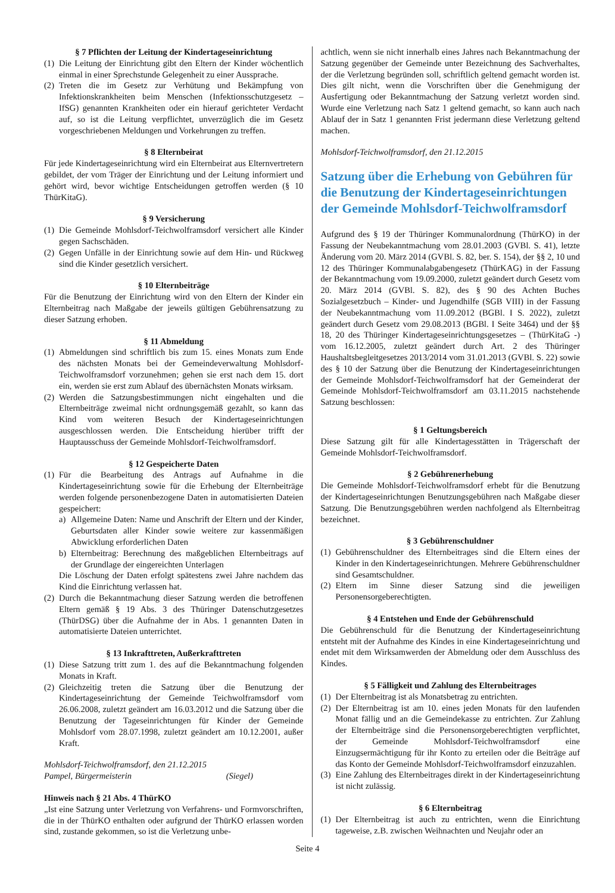§ 7 Pflichten der Leitung der Kindertageseinrichtung
(1) Die Leitung der Einrichtung gibt den Eltern der Kinder wöchentlich einmal in einer Sprechstunde Gelegenheit zu einer Aussprache.
(2) Treten die im Gesetz zur Verhütung und Bekämpfung von Infektionskrankheiten beim Menschen (Infektionsschutzgesetz – IfSG) genannten Krankheiten oder ein hierauf gerichteter Verdacht auf, so ist die Leitung verpflichtet, unverzüglich die im Gesetz vorgeschriebenen Meldungen und Vorkehrungen zu treffen.
§ 8 Elternbeirat
Für jede Kindertageseinrichtung wird ein Elternbeirat aus Elternvertretern gebildet, der vom Träger der Einrichtung und der Leitung informiert und gehört wird, bevor wichtige Entscheidungen getroffen werden (§ 10 ThürKitaG).
§ 9 Versicherung
(1) Die Gemeinde Mohlsdorf-Teichwolframsdorf versichert alle Kinder gegen Sachschäden.
(2) Gegen Unfälle in der Einrichtung sowie auf dem Hin- und Rückweg sind die Kinder gesetzlich versichert.
§ 10 Elternbeiträge
Für die Benutzung der Einrichtung wird von den Eltern der Kinder ein Elternbeitrag nach Maßgabe der jeweils gültigen Gebührensatzung zu dieser Satzung erhoben.
§ 11 Abmeldung
(1) Abmeldungen sind schriftlich bis zum 15. eines Monats zum Ende des nächsten Monats bei der Gemeindeverwaltung Mohlsdorf-Teichwolframsdorf vorzunehmen; gehen sie erst nach dem 15. dort ein, werden sie erst zum Ablauf des übernächsten Monats wirksam.
(2) Werden die Satzungsbestimmungen nicht eingehalten und die Elternbeiträge zweimal nicht ordnungsgemäß gezahlt, so kann das Kind vom weiteren Besuch der Kindertageseinrichtungen ausgeschlossen werden. Die Entscheidung hierüber trifft der Hauptausschuss der Gemeinde Mohlsdorf-Teichwolframsdorf.
§ 12 Gespeicherte Daten
(1) Für die Bearbeitung des Antrags auf Aufnahme in die Kindertageseinrichtung sowie für die Erhebung der Elternbeiträge werden folgende personenbezogene Daten in automatisierten Dateien gespeichert:
a) Allgemeine Daten: Name und Anschrift der Eltern und der Kinder, Geburtsdaten aller Kinder sowie weitere zur kassenmäßigen Abwicklung erforderlichen Daten
b) Elternbeitrag: Berechnung des maßgeblichen Elternbeitrags auf der Grundlage der eingereichten Unterlagen
Die Löschung der Daten erfolgt spätestens zwei Jahre nachdem das Kind die Einrichtung verlassen hat.
(2) Durch die Bekanntmachung dieser Satzung werden die betroffenen Eltern gemäß § 19 Abs. 3 des Thüringer Datenschutzgesetzes (ThürDSG) über die Aufnahme der in Abs. 1 genannten Daten in automatisierte Dateien unterrichtet.
§ 13 Inkrafttreten, Außerkrafttreten
(1) Diese Satzung tritt zum 1. des auf die Bekanntmachung folgenden Monats in Kraft.
(2) Gleichzeitig treten die Satzung über die Benutzung der Kindertageseinrichtung der Gemeinde Teichwolframsdorf vom 26.06.2008, zuletzt geändert am 16.03.2012 und die Satzung über die Benutzung der Tageseinrichtungen für Kinder der Gemeinde Mohlsdorf vom 28.07.1998, zuletzt geändert am 10.12.2001, außer Kraft.
Mohlsdorf-Teichwolframsdorf, den 21.12.2015
Pampel, Bürgermeisterin (Siegel)
Hinweis nach § 21 Abs. 4 ThürKO
„Ist eine Satzung unter Verletzung von Verfahrens- und Formvorschriften, die in der ThürKO enthalten oder aufgrund der ThürKO erlassen worden sind, zustande gekommen, so ist die Verletzung unbe-
achtlich, wenn sie nicht innerhalb eines Jahres nach Bekanntmachung der Satzung gegenüber der Gemeinde unter Bezeichnung des Sachverhaltes, der die Verletzung begründen soll, schriftlich geltend gemacht worden ist. Dies gilt nicht, wenn die Vorschriften über die Genehmigung der Ausfertigung oder Bekanntmachung der Satzung verletzt worden sind. Wurde eine Verletzung nach Satz 1 geltend gemacht, so kann auch nach Ablauf der in Satz 1 genannten Frist jedermann diese Verletzung geltend machen.
Mohlsdorf-Teichwolframsdorf, den 21.12.2015
Satzung über die Erhebung von Gebühren für die Benutzung der Kindertageseinrichtungen der Gemeinde Mohlsdorf-Teichwolframsdorf
Aufgrund des § 19 der Thüringer Kommunalordnung (ThürKO) in der Fassung der Neubekanntmachung vom 28.01.2003 (GVBl. S. 41), letzte Änderung vom 20. März 2014 (GVBl. S. 82, ber. S. 154), der §§ 2, 10 und 12 des Thüringer Kommunalabgabengesetz (ThürKAG) in der Fassung der Bekanntmachung vom 19.09.2000, zuletzt geändert durch Gesetz vom 20. März 2014 (GVBl. S. 82), des § 90 des Achten Buches Sozialgesetzbuch – Kinder- und Jugendhilfe (SGB VIII) in der Fassung der Neubekanntmachung vom 11.09.2012 (BGBl. I S. 2022), zuletzt geändert durch Gesetz vom 29.08.2013 (BGBl. I Seite 3464) und der §§ 18, 20 des Thüringer Kindertageseinrichtungsgesetzes – (ThürKitaG -) vom 16.12.2005, zuletzt geändert durch Art. 2 des Thüringer Haushaltsbegleitgesetzes 2013/2014 vom 31.01.2013 (GVBl. S. 22) sowie des § 10 der Satzung über die Benutzung der Kindertageseinrichtungen der Gemeinde Mohlsdorf-Teichwolframsdorf hat der Gemeinderat der Gemeinde Mohlsdorf-Teichwolframsdorf am 03.11.2015 nachstehende Satzung beschlossen:
§ 1 Geltungsbereich
Diese Satzung gilt für alle Kindertagesstätten in Trägerschaft der Gemeinde Mohlsdorf-Teichwolframsdorf.
§ 2 Gebührenerhebung
Die Gemeinde Mohlsdorf-Teichwolframsdorf erhebt für die Benutzung der Kindertageseinrichtungen Benutzungsgebühren nach Maßgabe dieser Satzung. Die Benutzungsgebühren werden nachfolgend als Elternbeitrag bezeichnet.
§ 3 Gebührenschuldner
(1) Gebührenschuldner des Elternbeitrages sind die Eltern eines der Kinder in den Kindertageseinrichtungen. Mehrere Gebührenschuldner sind Gesamtschuldner.
(2) Eltern im Sinne dieser Satzung sind die jeweiligen Personensorgeberechtigten.
§ 4 Entstehen und Ende der Gebührenschuld
Die Gebührenschuld für die Benutzung der Kindertageseinrichtung entsteht mit der Aufnahme des Kindes in eine Kindertageseinrichtung und endet mit dem Wirksamwerden der Abmeldung oder dem Ausschluss des Kindes.
§ 5 Fälligkeit und Zahlung des Elternbeitrages
(1) Der Elternbeitrag ist als Monatsbetrag zu entrichten.
(2) Der Elternbeitrag ist am 10. eines jeden Monats für den laufenden Monat fällig und an die Gemeindekasse zu entrichten. Zur Zahlung der Elternbeiträge sind die Personensorgeberechtigten verpflichtet, der Gemeinde Mohlsdorf-Teichwolframsdorf eine Einzugsermächtigung für ihr Konto zu erteilen oder die Beiträge auf das Konto der Gemeinde Mohlsdorf-Teichwolframsdorf einzuzahlen.
(3) Eine Zahlung des Elternbeitrages direkt in der Kindertageseinrichtung ist nicht zulässig.
§ 6 Elternbeitrag
(1) Der Elternbeitrag ist auch zu entrichten, wenn die Einrichtung tageweise, z.B. zwischen Weihnachten und Neujahr oder an
Seite 4